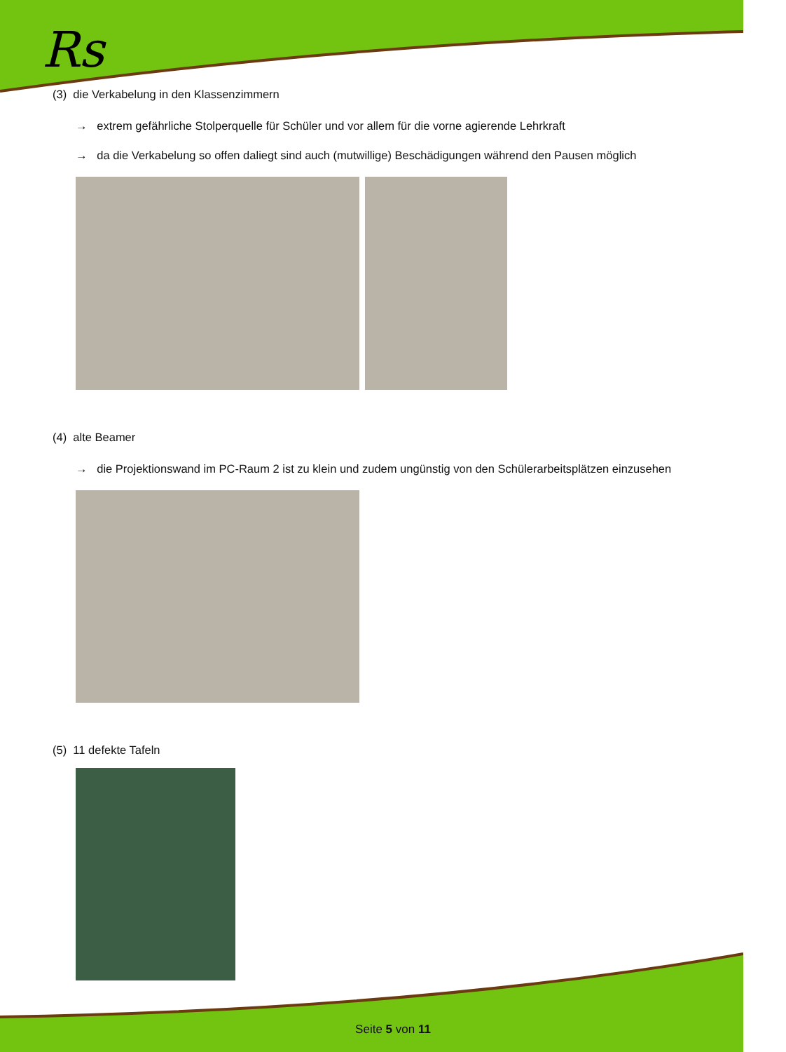Rs
(3) die Verkabelung in den Klassenzimmern
→ extrem gefährliche Stolperquelle für Schüler und vor allem für die vorne agierende Lehrkraft
→ da die Verkabelung so offen daliegt sind auch (mutwillige) Beschädigungen während den Pausen möglich
(4) alte Beamer
→ die Projektionswand im PC-Raum 2 ist zu klein und zudem ungünstig von den Schülerarbeitsplätzen einzusehen
(5) 11 defekte Tafeln
Seite 5 von 11